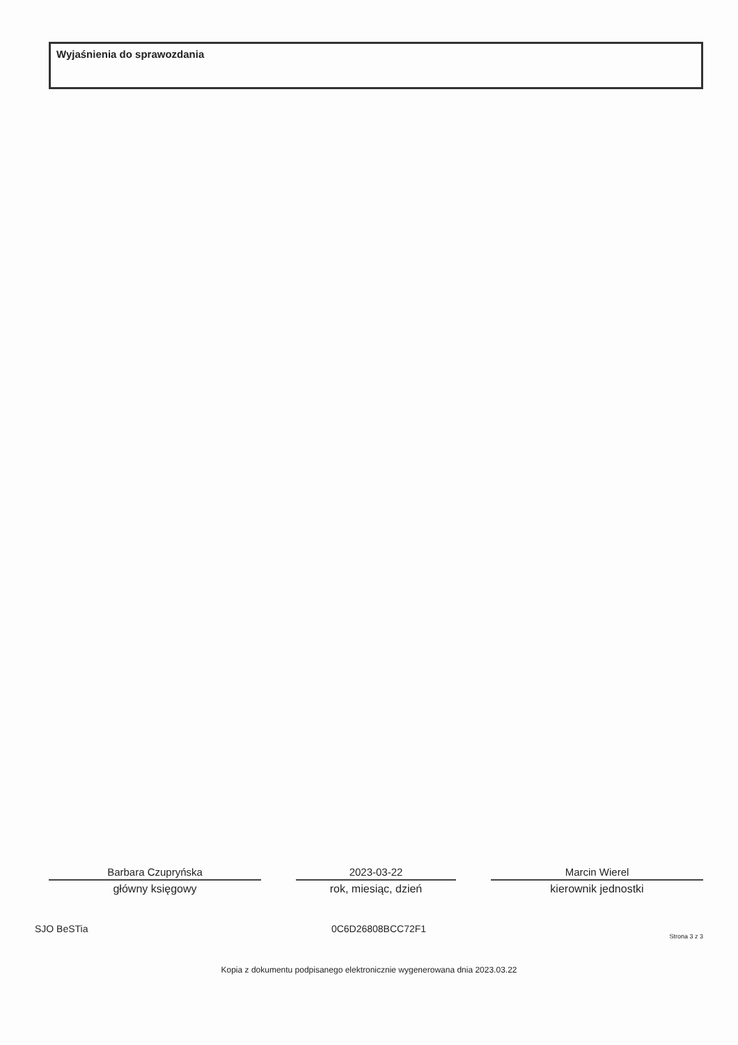Wyjaśnienia do sprawozdania
Barbara Czupryńska
główny księgowy
2023-03-22
rok, miesiąc, dzień
Marcin Wierel
kierownik jednostki
SJO BeSTia 0C6D26808BCC72F1 Strona 3 z 3
Kopia z dokumentu podpisanego elektronicznie wygenerowana dnia 2023.03.22